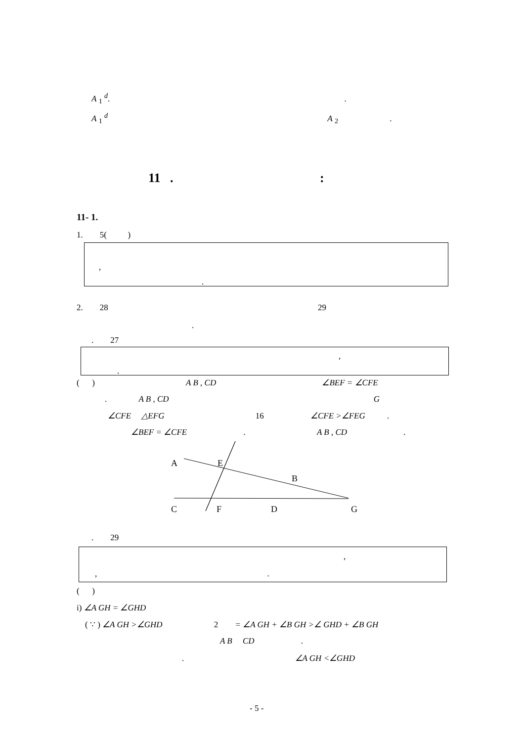A <sub>1</sub> <sup>d</sup>. .
A <sub>1</sub> <sup>d</sup> A <sub>2</sub> .
11 . :
11- 1.
1. 5( )
,
.
2. 28 29
.
. 27
,
.
( ) A B , CD ∠BEF = ∠CFE
. A B , CD G
∠CFE △EFG 16 ∠CFE >∠FEG .
∠BEF = ∠CFE . A B , CD .
A
E
B
C
F
D
G
. 29
,
, .
( )
i) ∠A GH = ∠GHD
( ∵ ) ∠A GH >∠GHD 2 = ∠A GH + ∠B GH >∠ GHD + ∠B GH
A B CD .
. ∠A GH <∠GHD
- 5 -